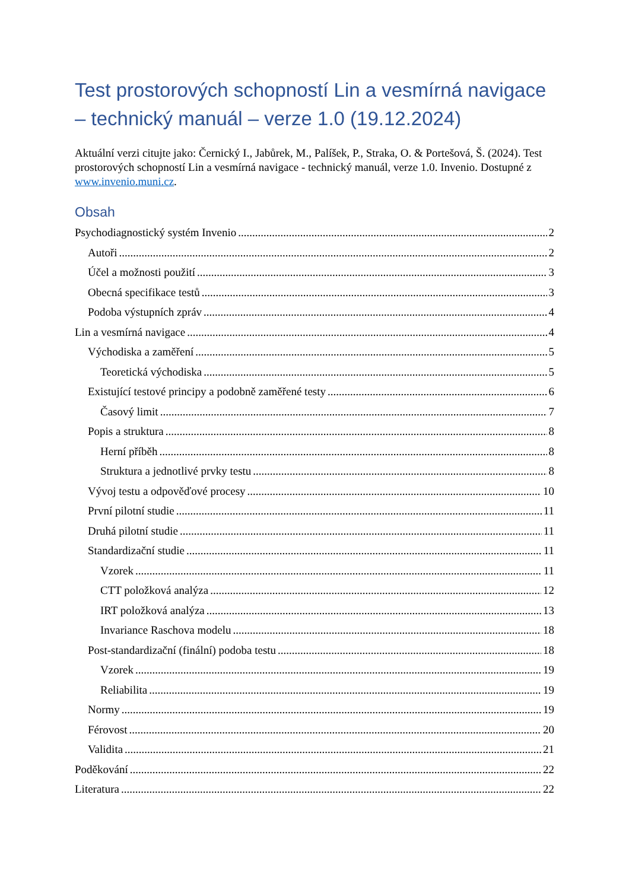Test prostorových schopností Lin a vesmírná navigace – technický manuál – verze 1.0 (19.12.2024)
Aktuální verzi citujte jako: Černický I., Jabůrek, M., Palíšek, P., Straka, O. & Portešová, Š. (2024). Test prostorových schopností Lin a vesmírná navigace - technický manuál, verze 1.0. Invenio. Dostupné z www.invenio.muni.cz.
Obsah
Psychodiagnostický systém Invenio 2
Autoři 2
Účel a možnosti použití 3
Obecná specifikace testů 3
Podoba výstupních zpráv 4
Lin a vesmírná navigace 4
Východiska a zaměření 5
Teoretická východiska 5
Existující testové principy a podobně zaměřené testy 6
Časový limit 7
Popis a struktura 8
Herní příběh 8
Struktura a jednotlivé prvky testu 8
Vývoj testu a odpověďové procesy 10
První pilotní studie 11
Druhá pilotní studie 11
Standardizační studie 11
Vzorek 11
CTT položková analýza 12
IRT položková analýza 13
Invariance Raschova modelu 18
Post-standardizační (finální) podoba testu 18
Vzorek 19
Reliabilita 19
Normy 19
Férovost 20
Validita 21
Poděkování 22
Literatura 22